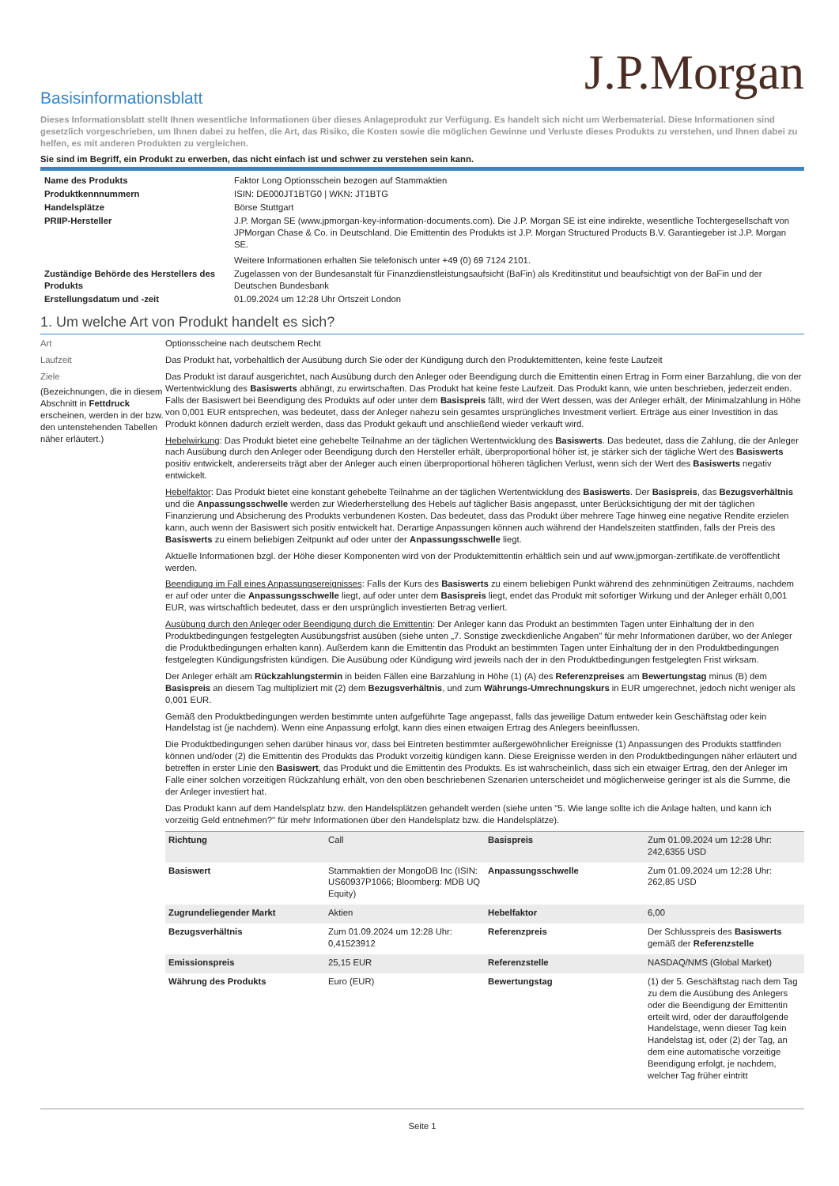J.P.Morgan
Basisinformationsblatt
Dieses Informationsblatt stellt Ihnen wesentliche Informationen über dieses Anlageprodukt zur Verfügung. Es handelt sich nicht um Werbematerial. Diese Informationen sind gesetzlich vorgeschrieben, um Ihnen dabei zu helfen, die Art, das Risiko, die Kosten sowie die möglichen Gewinne und Verluste dieses Produkts zu verstehen, und Ihnen dabei zu helfen, es mit anderen Produkten zu vergleichen.
Sie sind im Begriff, ein Produkt zu erwerben, das nicht einfach ist und schwer zu verstehen sein kann.
| Name des Produkts | Faktor Long Optionsschein bezogen auf Stammaktien |
| Produktkennnummern | ISIN: DE000JT1BTG0 / WKN: JT1BTG |
| Handelsplätze | Börse Stuttgart |
| PRIIP-Hersteller | J.P. Morgan SE (www.jpmorgan-key-information-documents.com). Die J.P. Morgan SE ist eine indirekte, wesentliche Tochtergesellschaft von JPMorgan Chase & Co. in Deutschland. Die Emittentin des Produkts ist J.P. Morgan Structured Products B.V. Garantiegeber ist J.P. Morgan SE. Weitere Informationen erhalten Sie telefonisch unter +49 (0) 69 7124 2101. |
| Zuständige Behörde des Herstellers des Produkts | Zugelassen von der Bundesanstalt für Finanzdienstleistungsaufsicht (BaFin) als Kreditinstitut und beaufsichtigt von der BaFin und der Deutschen Bundesbank |
| Erstellungsdatum und -zeit | 01.09.2024 um 12:28 Uhr Ortszeit London |
1. Um welche Art von Produkt handelt es sich?
Art Optionsscheine nach deutschem Recht
Laufzeit Das Produkt hat, vorbehaltlich der Ausübung durch Sie oder der Kündigung durch den Produktemittenten, keine feste Laufzeit
Ziele
(Bezeichnungen, die in diesem Abschnitt in Fettdruck erscheinen, werden in der bzw. den untenstehenden Tabellen näher erläutert.)
Das Produkt ist darauf ausgerichtet, nach Ausübung durch den Anleger oder Beendigung durch die Emittentin einen Ertrag in Form einer Barzahlung, die von der Wertentwicklung des Basiswerts abhängt, zu erwirtschaften. Das Produkt hat keine feste Laufzeit. Das Produkt kann, wie unten beschrieben, jederzeit enden. Falls der Basiswert bei Beendigung des Produkts auf oder unter dem Basispreis fällt, wird der Wert dessen, was der Anleger erhält, der Minimalzahlung in Höhe von 0,001 EUR entsprechen, was bedeutet, dass der Anleger nahezu sein gesamtes ursprüngliches Investment verliert. Erträge aus einer Investition in das Produkt können dadurch erzielt werden, dass das Produkt gekauft und anschließend wieder verkauft wird.
Hebelwirkung: Das Produkt bietet eine gehebelte Teilnahme an der täglichen Wertentwicklung des Basiswerts. Das bedeutet, dass die Zahlung, die der Anleger nach Ausübung durch den Anleger oder Beendigung durch den Hersteller erhält, überproportional höher ist, je stärker sich der tägliche Wert des Basiswerts positiv entwickelt, andererseits trägt aber der Anleger auch einen überproportional höheren täglichen Verlust, wenn sich der Wert des Basiswerts negativ entwickelt.
Hebelfaktor: Das Produkt bietet eine konstant gehebelte Teilnahme an der täglichen Wertentwicklung des Basiswerts. Der Basispreis, das Bezugsverhältnis und die Anpassungsschwelle werden zur Wiederherstellung des Hebels auf täglicher Basis angepasst, unter Berücksichtigung der mit der täglichen Finanzierung und Absicherung des Produkts verbundenen Kosten. Das bedeutet, dass das Produkt über mehrere Tage hinweg eine negative Rendite erzielen kann, auch wenn der Basiswert sich positiv entwickelt hat. Derartige Anpassungen können auch während der Handelszeiten stattfinden, falls der Preis des Basiswerts zu einem beliebigen Zeitpunkt auf oder unter der Anpassungsschwelle liegt.
Aktuelle Informationen bzgl. der Höhe dieser Komponenten wird von der Produktemittentin erhältlich sein und auf www.jpmorgan-zertifikate.de veröffentlicht werden.
Beendigung im Fall eines Anpassungsereignisses: Falls der Kurs des Basiswerts zu einem beliebigen Punkt während des zehnminütigen Zeitraums, nachdem er auf oder unter die Anpassungsschwelle liegt, auf oder unter dem Basispreis liegt, endet das Produkt mit sofortiger Wirkung und der Anleger erhält 0,001 EUR, was wirtschaftlich bedeutet, dass er den ursprünglich investierten Betrag verliert.
Ausübung durch den Anleger oder Beendigung durch die Emittentin: Der Anleger kann das Produkt an bestimmten Tagen unter Einhaltung der in den Produktbedingungen festgelegten Ausübungsfrist ausüben (siehe unten „7. Sonstige zweckdienliche Angaben" für mehr Informationen darüber, wo der Anleger die Produktbedingungen erhalten kann). Außerdem kann die Emittentin das Produkt an bestimmten Tagen unter Einhaltung der in den Produktbedingungen festgelegten Kündigungsfristen kündigen. Die Ausübung oder Kündigung wird jeweils nach der in den Produktbedingungen festgelegten Frist wirksam.
Der Anleger erhält am Rückzahlungstermin in beiden Fällen eine Barzahlung in Höhe (1) (A) des Referenzpreises am Bewertungstag minus (B) dem Basispreis an diesem Tag multipliziert mit (2) dem Bezugsverhältnis, und zum Währungs-Umrechnungskurs in EUR umgerechnet, jedoch nicht weniger als 0,001 EUR.
Gemäß den Produktbedingungen werden bestimmte unten aufgeführte Tage angepasst, falls das jeweilige Datum entweder kein Geschäftstag oder kein Handelstag ist (je nachdem). Wenn eine Anpassung erfolgt, kann dies einen etwaigen Ertrag des Anlegers beeinflussen.
Die Produktbedingungen sehen darüber hinaus vor, dass bei Eintreten bestimmter außergewöhnlicher Ereignisse (1) Anpassungen des Produkts stattfinden können und/oder (2) die Emittentin des Produkts das Produkt vorzeitig kündigen kann. Diese Ereignisse werden in den Produktbedingungen näher erläutert und betreffen in erster Linie den Basiswert, das Produkt und die Emittentin des Produkts. Es ist wahrscheinlich, dass sich ein etwaiger Ertrag, den der Anleger im Falle einer solchen vorzeitigen Rückzahlung erhält, von den oben beschriebenen Szenarien unterscheidet und möglicherweise geringer ist als die Summe, die der Anleger investiert hat.
Das Produkt kann auf dem Handelsplatz bzw. den Handelsplätzen gehandelt werden (siehe unten "5. Wie lange sollte ich die Anlage halten, und kann ich vorzeitig Geld entnehmen?" für mehr Informationen über den Handelsplatz bzw. die Handelsplätze).
| Richtung | Call | Basispreis | Zum 01.09.2024 um 12:28 Uhr: 242,6355 USD |
| Basiswert | Stammaktien der MongoDB Inc (ISIN: US60937P1066; Bloomberg: MDB UQ Equity) | Anpassungsschwelle | Zum 01.09.2024 um 12:28 Uhr: 262,85 USD |
| Zugrundeliegender Markt | Aktien | Hebelfaktor | 6,00 |
| Bezugsverhältnis | Zum 01.09.2024 um 12:28 Uhr: 0,41523912 | Referenzpreis | Der Schlusspreis des Basiswerts gemäß der Referenzstelle |
| Emissionspreis | 25,15 EUR | Referenzstelle | NASDAQ/NMS (Global Market) |
| Währung des Produkts | Euro (EUR) | Bewertungstag | (1) der 5. Geschäftstag nach dem Tag zu dem die Ausübung des Anlegers oder die Beendigung der Emittentin erteilt wird, oder der darauffolgende Handelstage, wenn dieser Tag kein Handelstag ist, oder (2) der Tag, an dem eine automatische vorzeitige Beendigung erfolgt, je nachdem, welcher Tag früher eintritt |
Seite 1